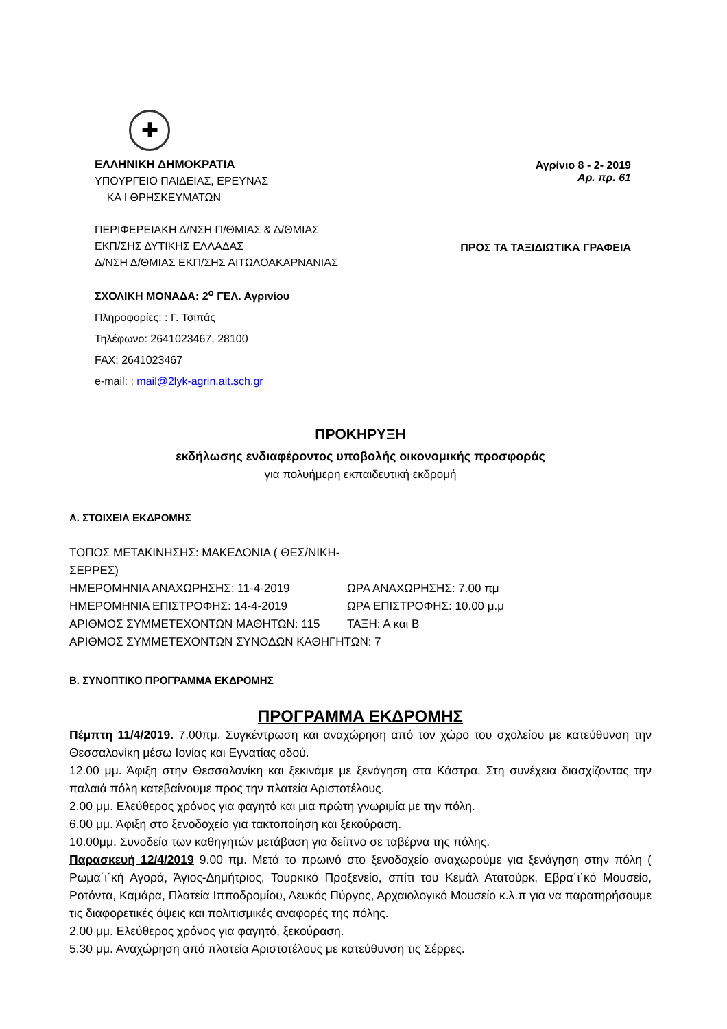✚
ΕΛΛΗΝΙΚΗ ΔΗΜΟΚΡΑΤΙΑ
ΥΠΟΥΡΓΕΙΟ ΠΑΙΔΕΙΑΣ, ΕΡΕΥΝΑΣ
ΚΑ Ι ΘΡΗΣΚΕΥΜΑΤΩΝ
ΠΕΡΙΦΕΡΕΙΑΚΗ Δ/ΝΣΗ Π/ΘΜΙΑΣ & Δ/ΘΜΙΑΣ
ΕΚΠ/ΣΗΣ ΔΥΤΙΚΗΣ ΕΛΛΑΔΑΣ
Δ/ΝΣΗ Δ/ΘΜΙΑΣ ΕΚΠ/ΣΗΣ ΑΙΤΩΛΟΑΚΑΡΝΑΝΙΑΣ
Αγρίνιο 8 - 2- 2019
Αρ. πρ. 61
ΠΡΟΣ ΤΑ ΤΑΞΙΔΙΩΤΙΚΑ ΓΡΑΦΕΙΑ
ΣΧΟΛΙΚΗ ΜΟΝΑΔΑ: 2<sup>ο</sup> ΓΕΛ. Αγρινίου
Πληροφορίες: : Γ. Τσιπάς
Τηλέφωνο: 2641023467, 28100
FAX: 2641023467
e-mail: : mail@2lyk-agrin.ait.sch.gr
ΠΡΟΚΗΡΥΞΗ
εκδήλωσης ενδιαφέροντος υποβολής οικονομικής προσφοράς
για πολυήμερη εκπαιδευτική εκδρομή
Α. ΣΤΟΙΧΕΙΑ ΕΚΔΡΟΜΗΣ
ΤΟΠΟΣ ΜΕΤΑΚΙΝΗΣΗΣ: ΜΑΚΕΔΟΝΙΑ ( ΘΕΣ/ΝΙΚΗ-ΣΕΡΡΕΣ)
ΗΜΕΡΟΜΗΝΙΑ ΑΝΑΧΩΡΗΣΗΣ: 11-4-2019 ΩΡΑ ΑΝΑΧΩΡΗΣΗΣ: 7.00 πμ
ΗΜΕΡΟΜΗΝΙΑ ΕΠΙΣΤΡΟΦΗΣ: 14-4-2019 ΩΡΑ ΕΠΙΣΤΡΟΦΗΣ: 10.00 μ.μ
ΑΡΙΘΜΟΣ ΣΥΜΜΕΤΕΧΟΝΤΩΝ ΜΑΘΗΤΩΝ: 115 ΤΑΞΗ: Α και Β
ΑΡΙΘΜΟΣ ΣΥΜΜΕΤΕΧΟΝΤΩΝ ΣΥΝΟΔΩΝ ΚΑΘΗΓΗΤΩΝ: 7
Β. ΣΥΝΟΠΤΙΚΟ ΠΡΟΓΡΑΜΜΑ ΕΚΔΡΟΜΗΣ
ΠΡΟΓΡΑΜΜΑ ΕΚΔΡΟΜΗΣ
Πέμπτη 11/4/2019. 7.00πμ. Συγκέντρωση και αναχώρηση από τον χώρο του σχολείου με κατεύθυνση την Θεσσαλονίκη μέσω Ιονίας και Εγνατίας οδού.
12.00 μμ. Άφιξη στην Θεσσαλονίκη και ξεκινάμε με ξενάγηση στα Κάστρα. Στη συνέχεια διασχίζοντας την παλαιά πόλη κατεβαίνουμε προς την πλατεία Αριστοτέλους.
2.00 μμ. Ελεύθερος χρόνος για φαγητό και μια πρώτη γνωριμία με την πόλη.
6.00 μμ. Άφιξη στο ξενοδοχείο για τακτοποίηση και ξεκούραση.
10.00μμ. Συνοδεία των καθηγητών μετάβαση για δείπνο σε ταβέρνα της πόλης.
Παρασκευή 12/4/2019 9.00 πμ. Μετά το πρωινό στο ξενοδοχείο αναχωρούμε για ξενάγηση στην πόλη ( Ρωμα΄ι΄κή Αγορά, Άγιος-Δημήτριος, Τουρκικό Προξενείο, σπίτι του Κεμάλ Ατατούρκ, Εβρα΄ι΄κό Μουσείο, Ροτόντα, Καμάρα, Πλατεία Ιπποδρομίου, Λευκός Πύργος, Αρχαιολογικό Μουσείο κ.λ.π για να παρατηρήσουμε τις διαφορετικές όψεις και πολιτισμικές αναφορές της πόλης.
2.00 μμ. Ελεύθερος χρόνος για φαγητό, ξεκούραση.
5.30 μμ. Αναχώρηση από πλατεία Αριστοτέλους με κατεύθυνση τις Σέρρες.